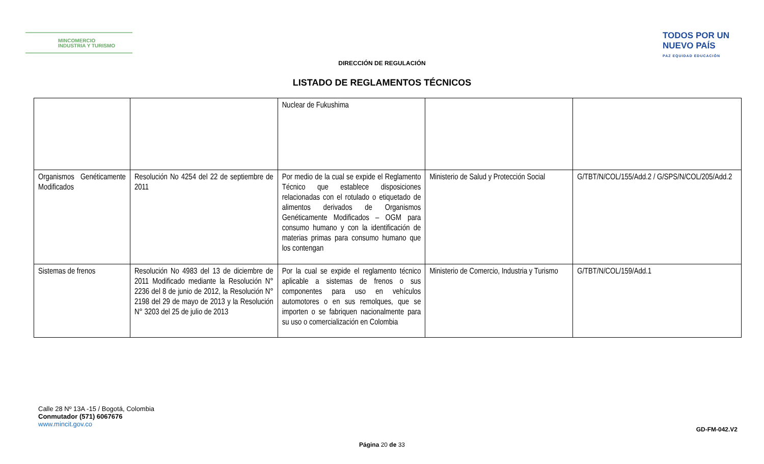MINCOMERCIO
INDUSTRIA Y TURISMO
TODOS POR UN
NUEVO PAÍS
PAZ EQUIDAD EDUCACIÓN
DIRECCIÓN DE REGULACIÓN
LISTADO DE REGLAMENTOS TÉCNICOS
| | | Nuclear de Fukushima | | |
| Organismos Genéticamente Modificados | Resolución No 4254 del 22 de septiembre de 2011 | Por medio de la cual se expide el Reglamento Técnico que establece disposiciones relacionadas con el rotulado o etiquetado de alimentos derivados de Organismos Genéticamente Modificados – OGM para consumo humano y con la identificación de materias primas para consumo humano que los contengan | Ministerio de Salud y Protección Social | G/TBT/N/COL/155/Add.2 / G/SPS/N/COL/205/Add.2 |
| Sistemas de frenos | Resolución No 4983 del 13 de diciembre de 2011 Modificado mediante la Resolución N° 2236 del 8 de junio de 2012, la Resolución N° 2198 del 29 de mayo de 2013 y la Resolución N° 3203 del 25 de julio de 2013 | Por la cual se expide el reglamento técnico aplicable a sistemas de frenos o sus componentes para uso en vehículos automotores o en sus remolques, que se importen o se fabriquen nacionalmente para su uso o comercialización en Colombia | Ministerio de Comercio, Industria y Turismo | G/TBT/N/COL/159/Add.1 |
Calle 28 Nº 13A -15 / Bogotá, Colombia
Conmutador (571) 6067676
www.mincit.gov.co
GD-FM-042.V2
Página 20 de 33